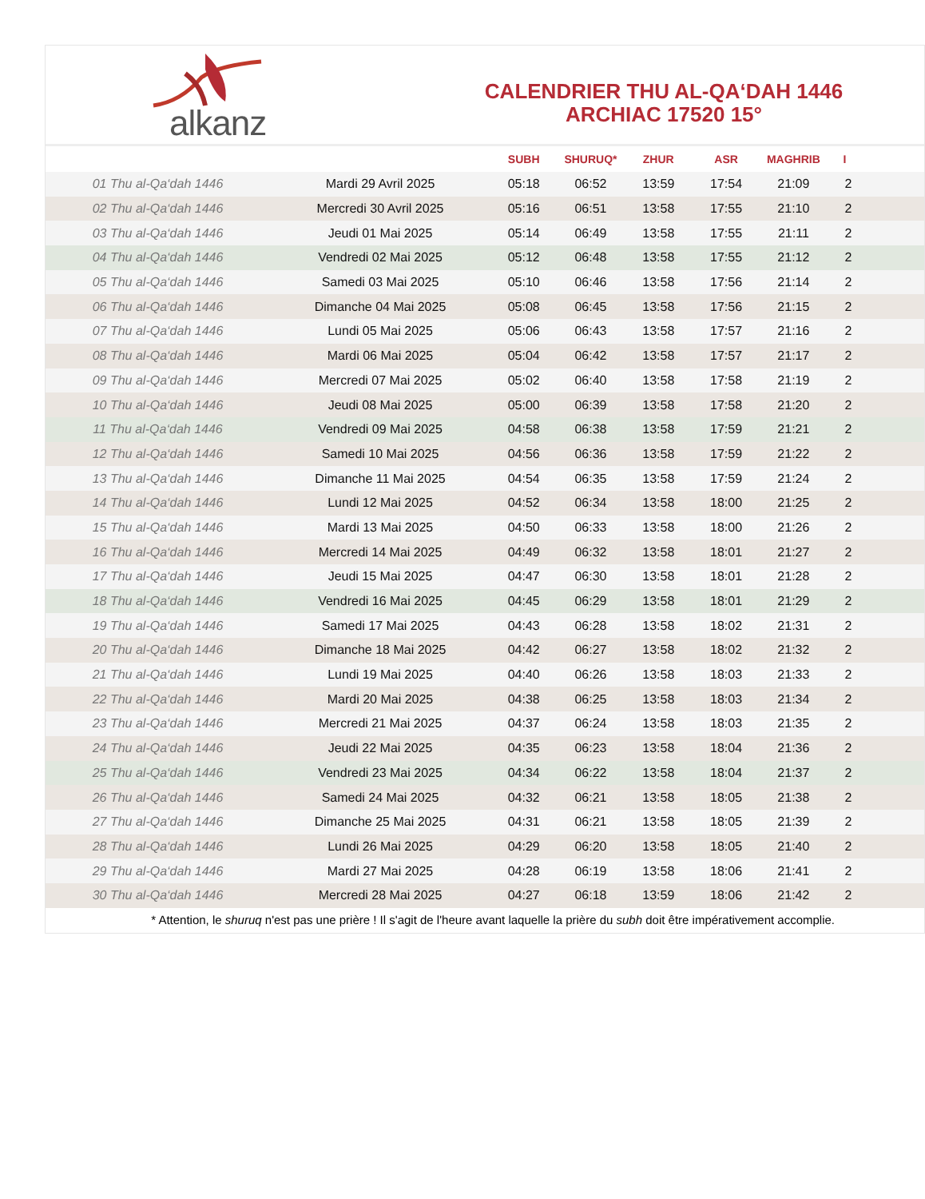alkanz
CALENDRIER THU AL-QA‘DAH 1446
ARCHIAC 17520 15°
| | | SUBH | SHURUQ* | ZHUR | ASR | MAGHRIB | I |
| --- | --- | --- | --- | --- | --- | --- | --- |
| 01 Thu al-Qa‘dah 1446 | Mardi 29 Avril 2025 | 05:18 | 06:52 | 13:59 | 17:54 | 21:09 | 2 |
| 02 Thu al-Qa‘dah 1446 | Mercredi 30 Avril 2025 | 05:16 | 06:51 | 13:58 | 17:55 | 21:10 | 2 |
| 03 Thu al-Qa‘dah 1446 | Jeudi 01 Mai 2025 | 05:14 | 06:49 | 13:58 | 17:55 | 21:11 | 2 |
| 04 Thu al-Qa‘dah 1446 | Vendredi 02 Mai 2025 | 05:12 | 06:48 | 13:58 | 17:55 | 21:12 | 2 |
| 05 Thu al-Qa‘dah 1446 | Samedi 03 Mai 2025 | 05:10 | 06:46 | 13:58 | 17:56 | 21:14 | 2 |
| 06 Thu al-Qa‘dah 1446 | Dimanche 04 Mai 2025 | 05:08 | 06:45 | 13:58 | 17:56 | 21:15 | 2 |
| 07 Thu al-Qa‘dah 1446 | Lundi 05 Mai 2025 | 05:06 | 06:43 | 13:58 | 17:57 | 21:16 | 2 |
| 08 Thu al-Qa‘dah 1446 | Mardi 06 Mai 2025 | 05:04 | 06:42 | 13:58 | 17:57 | 21:17 | 2 |
| 09 Thu al-Qa‘dah 1446 | Mercredi 07 Mai 2025 | 05:02 | 06:40 | 13:58 | 17:58 | 21:19 | 2 |
| 10 Thu al-Qa‘dah 1446 | Jeudi 08 Mai 2025 | 05:00 | 06:39 | 13:58 | 17:58 | 21:20 | 2 |
| 11 Thu al-Qa‘dah 1446 | Vendredi 09 Mai 2025 | 04:58 | 06:38 | 13:58 | 17:59 | 21:21 | 2 |
| 12 Thu al-Qa‘dah 1446 | Samedi 10 Mai 2025 | 04:56 | 06:36 | 13:58 | 17:59 | 21:22 | 2 |
| 13 Thu al-Qa‘dah 1446 | Dimanche 11 Mai 2025 | 04:54 | 06:35 | 13:58 | 17:59 | 21:24 | 2 |
| 14 Thu al-Qa‘dah 1446 | Lundi 12 Mai 2025 | 04:52 | 06:34 | 13:58 | 18:00 | 21:25 | 2 |
| 15 Thu al-Qa‘dah 1446 | Mardi 13 Mai 2025 | 04:50 | 06:33 | 13:58 | 18:00 | 21:26 | 2 |
| 16 Thu al-Qa‘dah 1446 | Mercredi 14 Mai 2025 | 04:49 | 06:32 | 13:58 | 18:01 | 21:27 | 2 |
| 17 Thu al-Qa‘dah 1446 | Jeudi 15 Mai 2025 | 04:47 | 06:30 | 13:58 | 18:01 | 21:28 | 2 |
| 18 Thu al-Qa‘dah 1446 | Vendredi 16 Mai 2025 | 04:45 | 06:29 | 13:58 | 18:01 | 21:29 | 2 |
| 19 Thu al-Qa‘dah 1446 | Samedi 17 Mai 2025 | 04:43 | 06:28 | 13:58 | 18:02 | 21:31 | 2 |
| 20 Thu al-Qa‘dah 1446 | Dimanche 18 Mai 2025 | 04:42 | 06:27 | 13:58 | 18:02 | 21:32 | 2 |
| 21 Thu al-Qa‘dah 1446 | Lundi 19 Mai 2025 | 04:40 | 06:26 | 13:58 | 18:03 | 21:33 | 2 |
| 22 Thu al-Qa‘dah 1446 | Mardi 20 Mai 2025 | 04:38 | 06:25 | 13:58 | 18:03 | 21:34 | 2 |
| 23 Thu al-Qa‘dah 1446 | Mercredi 21 Mai 2025 | 04:37 | 06:24 | 13:58 | 18:03 | 21:35 | 2 |
| 24 Thu al-Qa‘dah 1446 | Jeudi 22 Mai 2025 | 04:35 | 06:23 | 13:58 | 18:04 | 21:36 | 2 |
| 25 Thu al-Qa‘dah 1446 | Vendredi 23 Mai 2025 | 04:34 | 06:22 | 13:58 | 18:04 | 21:37 | 2 |
| 26 Thu al-Qa‘dah 1446 | Samedi 24 Mai 2025 | 04:32 | 06:21 | 13:58 | 18:05 | 21:38 | 2 |
| 27 Thu al-Qa‘dah 1446 | Dimanche 25 Mai 2025 | 04:31 | 06:21 | 13:58 | 18:05 | 21:39 | 2 |
| 28 Thu al-Qa‘dah 1446 | Lundi 26 Mai 2025 | 04:29 | 06:20 | 13:58 | 18:05 | 21:40 | 2 |
| 29 Thu al-Qa‘dah 1446 | Mardi 27 Mai 2025 | 04:28 | 06:19 | 13:58 | 18:06 | 21:41 | 2 |
| 30 Thu al-Qa‘dah 1446 | Mercredi 28 Mai 2025 | 04:27 | 06:18 | 13:59 | 18:06 | 21:42 | 2 |
* Attention, le shuruq n'est pas une prière ! Il s'agit de l'heure avant laquelle la prière du subh doit être impérativement accomplie.